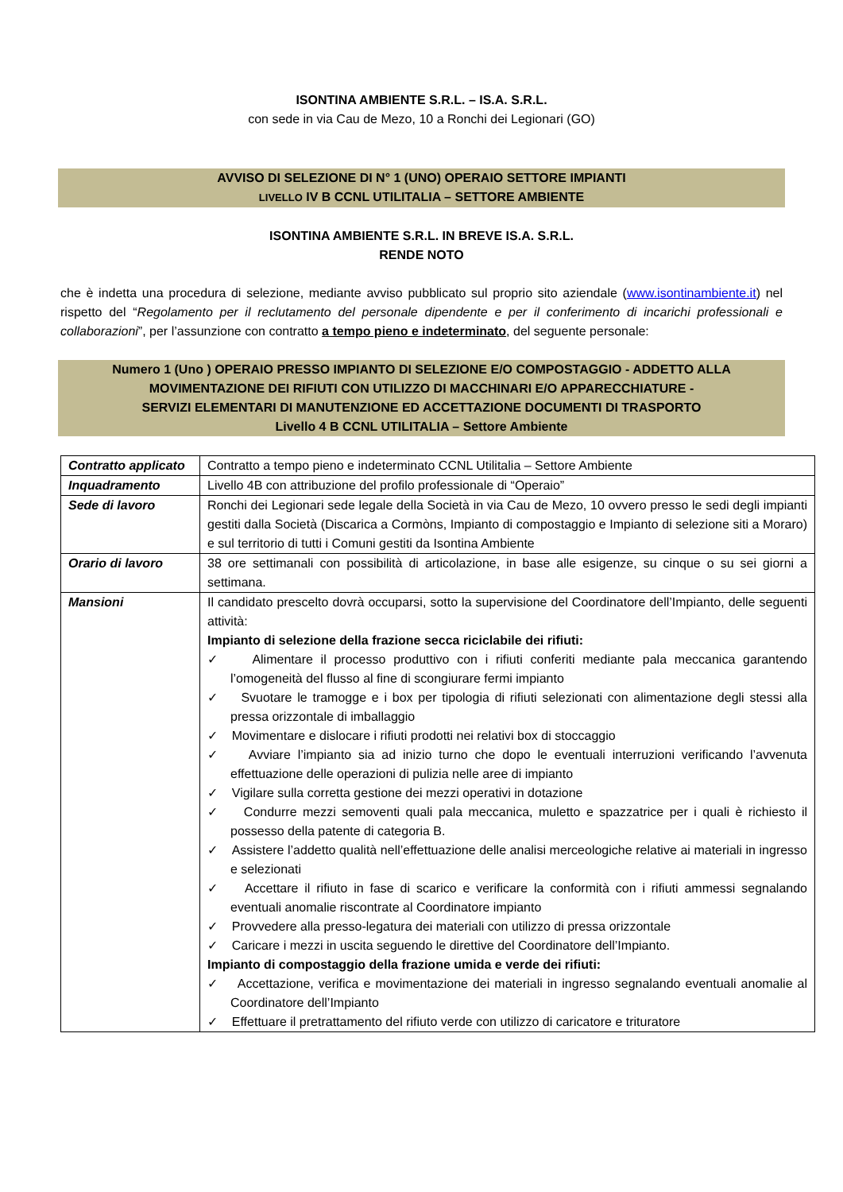ISONTINA AMBIENTE S.R.L. – IS.A. S.R.L.
con sede in via Cau de Mezo, 10 a Ronchi dei Legionari (GO)
AVVISO DI SELEZIONE DI N° 1 (UNO) OPERAIO SETTORE IMPIANTI
LIVELLO IV B CCNL UTILITALIA – SETTORE AMBIENTE
ISONTINA AMBIENTE S.R.L. IN BREVE IS.A. S.R.L.
RENDE NOTO
che è indetta una procedura di selezione, mediante avviso pubblicato sul proprio sito aziendale (www.isontinambiente.it) nel rispetto del “Regolamento per il reclutamento del personale dipendente e per il conferimento di incarichi professionali e collaborazioni”, per l’assunzione con contratto a tempo pieno e indeterminato, del seguente personale:
Numero 1 (Uno ) OPERAIO PRESSO IMPIANTO DI SELEZIONE E/O COMPOSTAGGIO - ADDETTO ALLA MOVIMENTAZIONE DEI RIFIUTI CON UTILIZZO DI MACCHINARI E/O APPARECCHIATURE -
SERVIZI ELEMENTARI DI MANUTENZIONE ED ACCETTAZIONE DOCUMENTI DI TRASPORTO
Livello 4 B CCNL UTILITALIA – Settore Ambiente
| Contratto applicato | Contratto a tempo pieno e indeterminato CCNL Utilitalia – Settore Ambiente |
| Inquadramento | Livello 4B con attribuzione del profilo professionale di “Operaio” |
| Sede di lavoro | Ronchi dei Legionari sede legale della Società in via Cau de Mezo, 10 ovvero presso le sedi degli impianti gestiti dalla Società (Discarica a Cormòns, Impianto di compostaggio e Impianto di selezione siti a Moraro) e sul territorio di tutti i Comuni gestiti da Isontina Ambiente |
| Orario di lavoro | 38 ore settimanali con possibilità di articolazione, in base alle esigenze, su cinque o su sei giorni a settimana. |
| Mansioni | Il candidato prescelto dovrà occuparsi, sotto la supervisione del Coordinatore dell’Impianto, delle seguenti attività: Impianto di selezione della frazione secca riciclabile dei rifiuti: ✓ Alimentare il processo produttivo con i rifiuti conferiti mediante pala meccanica garantendo l’omogeneità del flusso al fine di scongiurare fermi impianto ✓ Svuotare le tramogge e i box per tipologia di rifiuti selezionati con alimentazione degli stessi alla pressa orizzontale di imballaggio ✓ Movimentare e dislocare i rifiuti prodotti nei relativi box di stoccaggio ✓ Avviare l’impianto sia ad inizio turno che dopo le eventuali interruzioni verificando l’avvenuta effettuazione delle operazioni di pulizia nelle aree di impianto ✓ Vigilare sulla corretta gestione dei mezzi operativi in dotazione ✓ Condurre mezzi semoventi quali pala meccanica, muletto e spazzatrice per i quali è richiesto il possesso della patente di categoria B. ✓ Assistere l’addetto qualità nell’effettuazione delle analisi merceologiche relative ai materiali in ingresso e selezionati ✓ Accettare il rifiuto in fase di scarico e verificare la conformità con i rifiuti ammessi segnalando eventuali anomalie riscontrate al Coordinatore impianto ✓ Provvedere alla presso-legatura dei materiali con utilizzo di pressa orizzontale ✓ Caricare i mezzi in uscita seguendo le direttive del Coordinatore dell’Impianto. Impianto di compostaggio della frazione umida e verde dei rifiuti: ✓ Accettazione, verifica e movimentazione dei materiali in ingresso segnalando eventuali anomalie al Coordinatore dell’Impianto ✓ Effettuare il pretrattamento del rifiuto verde con utilizzo di caricatore e trituratore |